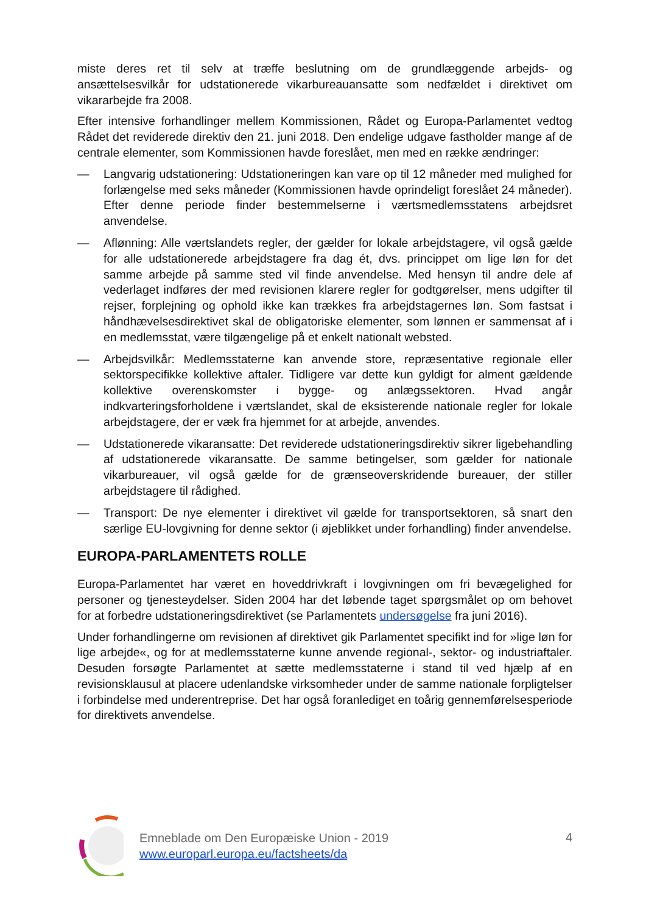miste deres ret til selv at træffe beslutning om de grundlæggende arbejds- og ansættelsesvilkår for udstationerede vikarbureauansatte som nedfældet i direktivet om vikararbejde fra 2008.
Efter intensive forhandlinger mellem Kommissionen, Rådet og Europa-Parlamentet vedtog Rådet det reviderede direktiv den 21. juni 2018. Den endelige udgave fastholder mange af de centrale elementer, som Kommissionen havde foreslået, men med en række ændringer:
— Langvarig udstationering: Udstationeringen kan vare op til 12 måneder med mulighed for forlængelse med seks måneder (Kommissionen havde oprindeligt foreslået 24 måneder). Efter denne periode finder bestemmelserne i værtsmedlemsstatens arbejdsret anvendelse.
— Aflønning: Alle værtslandets regler, der gælder for lokale arbejdstagere, vil også gælde for alle udstationerede arbejdstagere fra dag ét, dvs. princippet om lige løn for det samme arbejde på samme sted vil finde anvendelse. Med hensyn til andre dele af vederlaget indføres der med revisionen klarere regler for godtgørelser, mens udgifter til rejser, forplejning og ophold ikke kan trækkes fra arbejdstagernes løn. Som fastsat i håndhævelsesdirektivet skal de obligatoriske elementer, som lønnen er sammensat af i en medlemsstat, være tilgængelige på et enkelt nationalt websted.
— Arbejdsvilkår: Medlemsstaterne kan anvende store, repræsentative regionale eller sektorspecifikke kollektive aftaler. Tidligere var dette kun gyldigt for alment gældende kollektive overenskomster i bygge- og anlægssektoren. Hvad angår indkvarteringsforholdene i værtslandet, skal de eksisterende nationale regler for lokale arbejdstagere, der er væk fra hjemmet for at arbejde, anvendes.
— Udstationerede vikaransatte: Det reviderede udstationeringsdirektiv sikrer ligebehandling af udstationerede vikaransatte. De samme betingelser, som gælder for nationale vikarbureauer, vil også gælde for de grænseoverskridende bureauer, der stiller arbejdstagere til rådighed.
— Transport: De nye elementer i direktivet vil gælde for transportsektoren, så snart den særlige EU-lovgivning for denne sektor (i øjeblikket under forhandling) finder anvendelse.
EUROPA-PARLAMENTETS ROLLE
Europa-Parlamentet har været en hoveddrivkraft i lovgivningen om fri bevægelighed for personer og tjenesteydelser. Siden 2004 har det løbende taget spørgsmålet op om behovet for at forbedre udstationeringsdirektivet (se Parlamentets undersøgelse fra juni 2016).
Under forhandlingerne om revisionen af direktivet gik Parlamentet specifikt ind for »lige løn for lige arbejde«, og for at medlemsstaterne kunne anvende regional-, sektor- og industriaftaler. Desuden forsøgte Parlamentet at sætte medlemsstaterne i stand til ved hjælp af en revisionsklausul at placere udenlandske virksomheder under de samme nationale forpligtelser i forbindelse med underentreprise. Det har også foranlediget en toårig gennemførelsesperiode for direktivets anvendelse.
Emneblade om Den Europæiske Union - 2019
www.europarl.europa.eu/factsheets/da
4